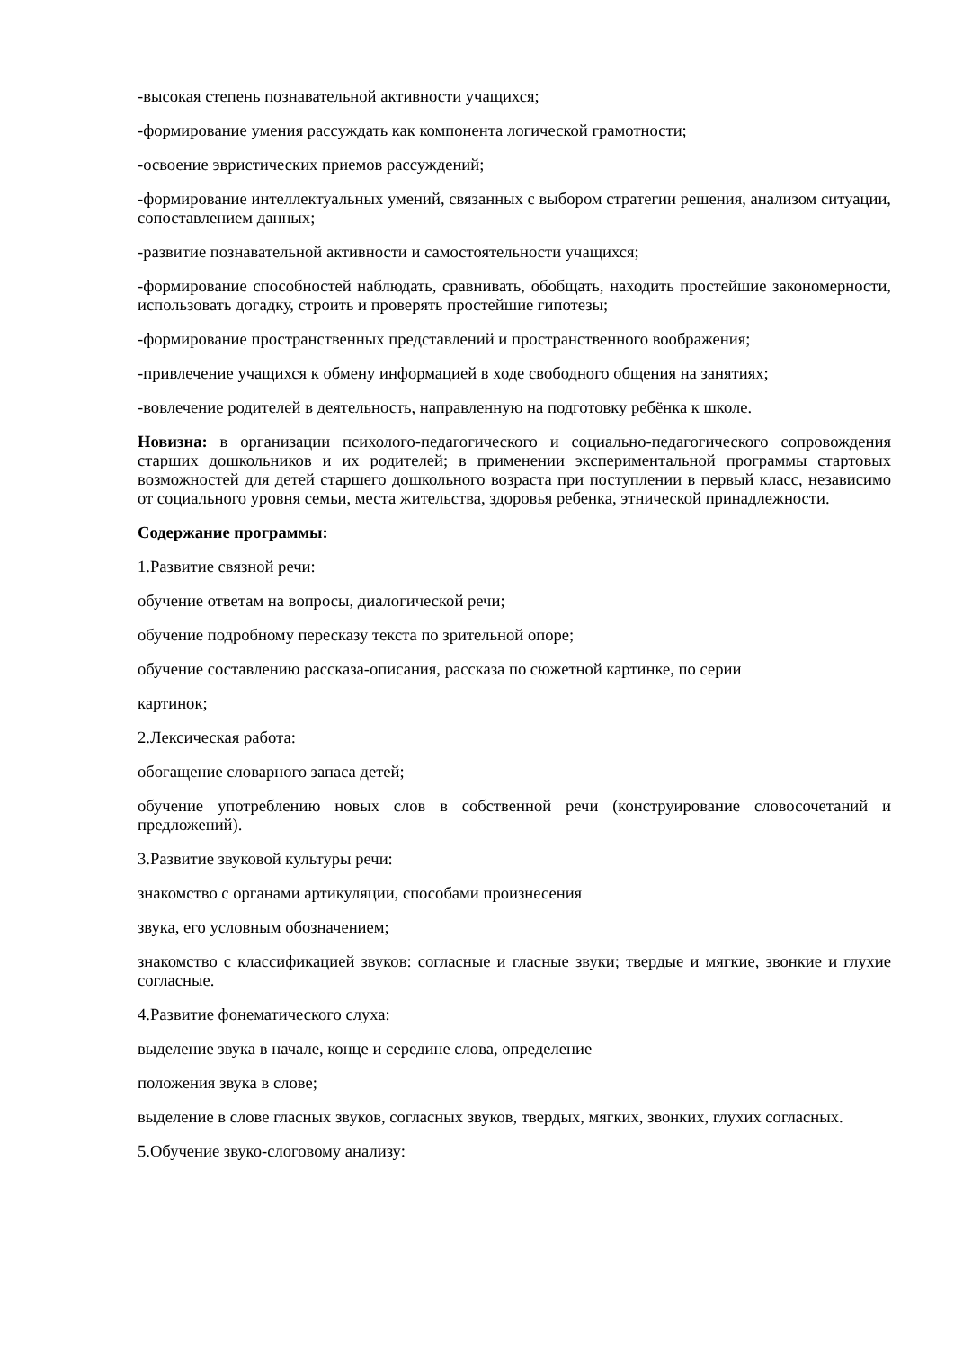-высокая степень познавательной активности учащихся;
-формирование умения рассуждать как компонента логической грамотности;
-освоение эвристических приемов рассуждений;
-формирование интеллектуальных умений, связанных с выбором стратегии решения, анализом ситуации, сопоставлением данных;
-развитие познавательной активности и самостоятельности учащихся;
-формирование способностей наблюдать, сравнивать, обобщать, находить простейшие закономерности, использовать догадку, строить и проверять простейшие гипотезы;
-формирование пространственных представлений и пространственного воображения;
-привлечение учащихся к обмену информацией в ходе свободного общения на занятиях;
-вовлечение родителей в деятельность, направленную на подготовку ребёнка к школе.
Новизна: в организации психолого-педагогического и социально-педагогического сопровождения старших дошкольников и их родителей; в применении экспериментальной программы стартовых возможностей для детей старшего дошкольного возраста при поступлении в первый класс, независимо от социального уровня семьи, места жительства, здоровья ребенка, этнической принадлежности.
Содержание программы:
1.Развитие связной речи:
обучение ответам на вопросы, диалогической речи;
обучение подробному пересказу текста по зрительной опоре;
обучение составлению рассказа-описания, рассказа по сюжетной картинке, по серии
картинок;
2.Лексическая работа:
обогащение словарного запаса детей;
обучение употреблению новых слов в собственной речи (конструирование словосочетаний и предложений).
3.Развитие звуковой культуры речи:
знакомство с органами артикуляции, способами произнесения
звука, его условным обозначением;
знакомство с классификацией звуков: согласные и гласные звуки; твердые и мягкие, звонкие и глухие согласные.
4.Развитие фонематического слуха:
выделение звука в начале, конце и середине слова, определение
положения звука в слове;
выделение в слове гласных звуков, согласных звуков, твердых, мягких, звонких, глухих согласных.
5.Обучение звуко-слоговому анализу: